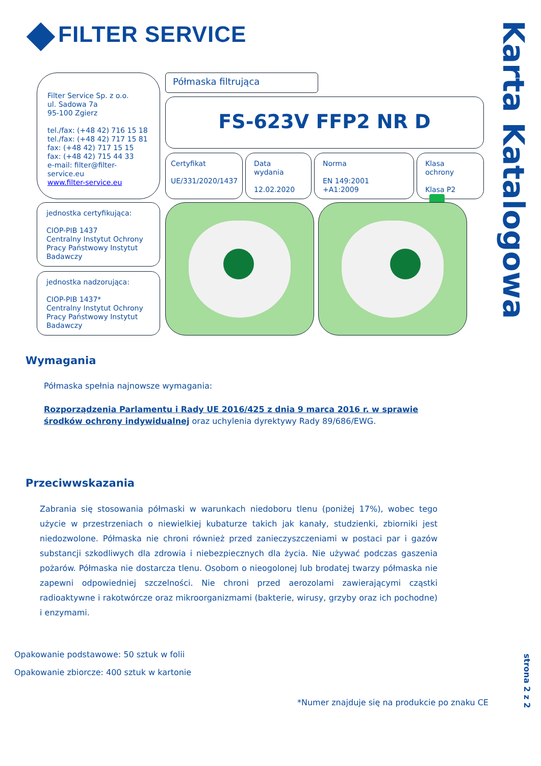FILTER SERVICE
Karta Katalogowa
Filter Service Sp. z o.o.
ul. Sadowa 7a
95-100 Zgierz
tel./fax: (+48 42) 716 15 18
tel./fax: (+48 42) 717 15 81
fax: (+48 42) 717 15 15
fax: (+48 42) 715 44 33
e-mail: filter@filter-service.eu
www.filter-service.eu
Półmaska filtrująca
FS-623V FFP2 NR D
Certyfikat
UE/331/2020/1437
Data wydania
12.02.2020
Norma
EN 149:2001 +A1:2009
Klasa ochrony
Klasa P2
jednostka certyfikująca:
CIOP-PIB 1437
Centralny Instytut Ochrony Pracy Państwowy Instytut Badawczy
jednostka nadzorująca:
CIOP-PIB 1437*
Centralny Instytut Ochrony Pracy Państwowy Instytut Badawczy
Wymagania
Półmaska spełnia najnowsze wymagania:
Rozporządzenia Parlamentu i Rady UE 2016/425 z dnia 9 marca 2016 r. w sprawie środków ochrony indywidualnej oraz uchylenia dyrektywy Rady 89/686/EWG.
Przeciwwskazania
Zabrania się stosowania półmaski w warunkach niedoboru tlenu (poniżej 17%), wobec tego użycie w przestrzeniach o niewielkiej kubaturze takich jak kanały, studzienki, zbiorniki jest niedozwolone. Półmaska nie chroni również przed zanieczyszczeniami w postaci par i gazów substancji szkodliwych dla zdrowia i niebezpiecznych dla życia. Nie używać podczas gaszenia pożarów. Półmaska nie dostarcza tlenu. Osobom o nieogolonej lub brodatej twarzy półmaska nie zapewni odpowiedniej szczelności. Nie chroni przed aerozolami zawierającymi cząstki radioaktywne i rakotwórcze oraz mikroorganizmami (bakterie, wirusy, grzyby oraz ich pochodne) i enzymami.
Opakowanie podstawowe: 50 sztuk w folii
Opakowanie zbiorcze: 400 sztuk w kartonie
*Numer znajduje się na produkcie po znaku CE
strona 2 z 2